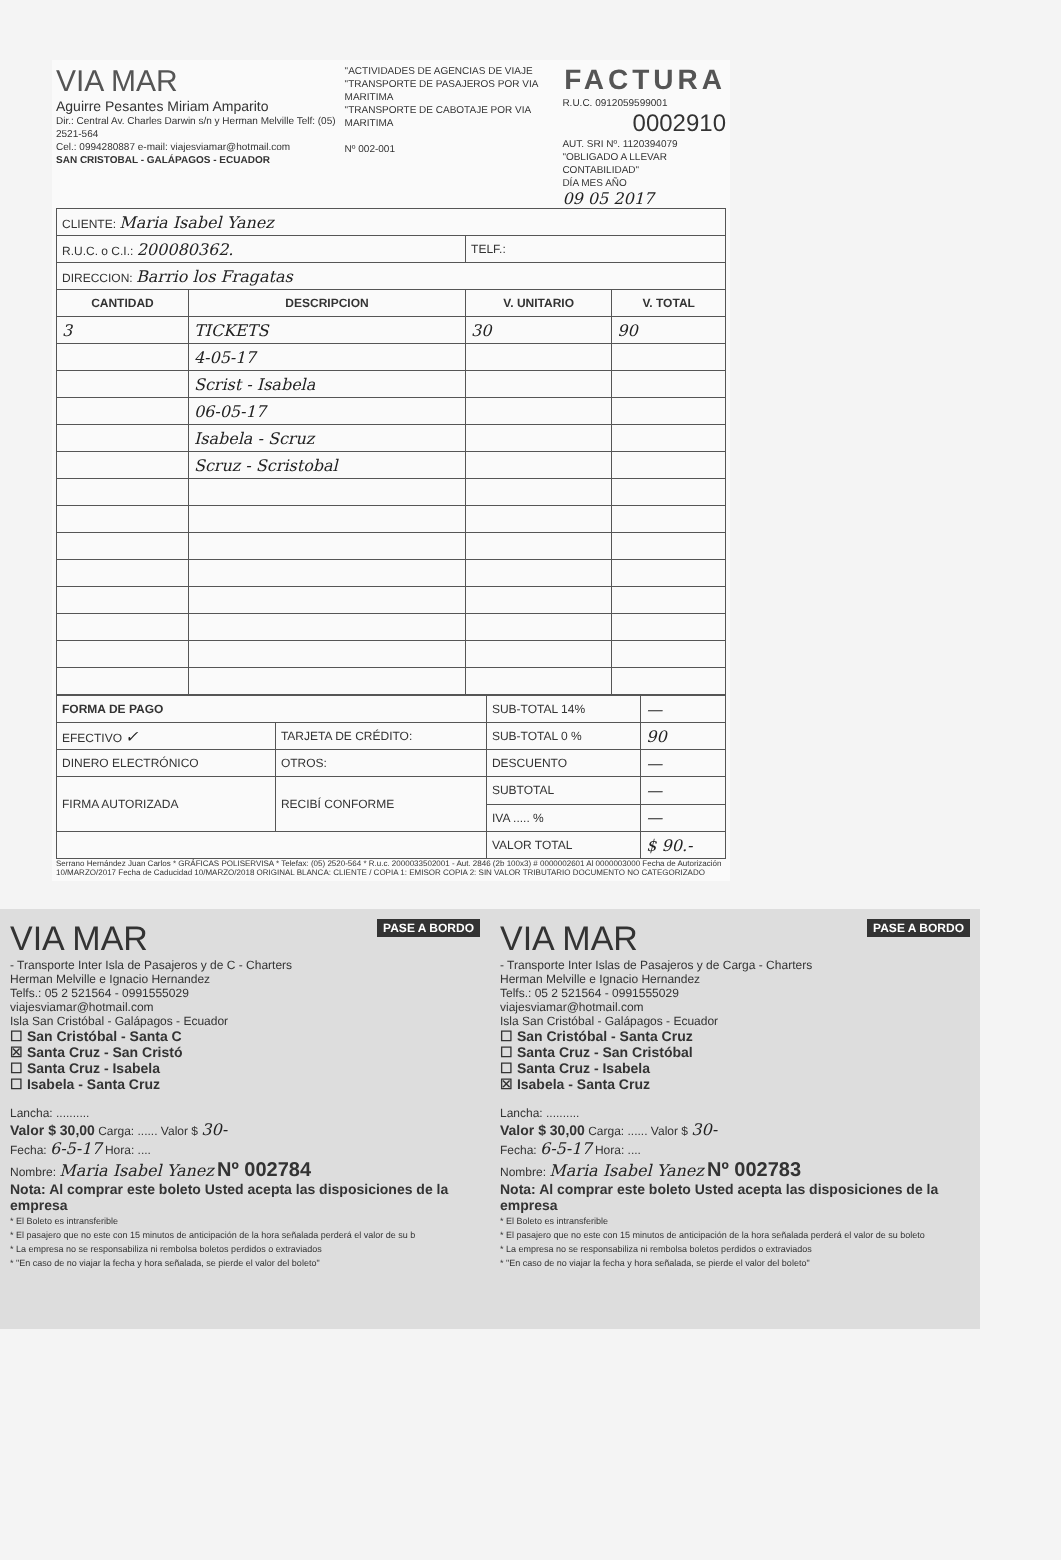VIA MAR
Aguirre Pesantes Miriam Amparito
Dir.: Central Av. Charles Darwin s/n y Herman Melville Telf: (05) 2521-564
Cel.: 0994280887 e-mail: viajesviamar@hotmail.com
SAN CRISTOBAL - GALÁPAGOS - ECUADOR
"ACTIVIDADES DE AGENCIAS DE VIAJE
"TRANSPORTE DE PASAJEROS POR VIA MARITIMA
"TRANSPORTE DE CABOTAJE POR VIA MARITIMA
Nº 002-001
FACTURA
R.U.C. 0912059599001
0002910
AUT. SRI Nº. 1120394079
"OBLIGADO A LLEVAR CONTABILIDAD"
DÍA MES AÑO
09 05 2017
| CLIENTE: Maria Isabel Yanez | | | |
| R.U.C. o C.I.: 200080362. | | TELF.: | |
| DIRECCION: Barrio los Fragatas | | | |
| CANTIDAD | DESCRIPCION | V. UNITARIO | V. TOTAL |
| 3 | TICKETS | 30 | 90 |
| | 4-05-17 | | |
| | Scrist - Isabela | | |
| | 06-05-17 | | |
| | Isabela - Scruz | | |
| | Scruz - Scristobal | | |
| FORMA DE PAGO | | SUB-TOTAL 14% | — |
| EFECTIVO ✓ | TARJETA DE CRÉDITO: | SUB-TOTAL 0 % | 90 |
| DINERO ELECTRÓNICO | OTROS: | DESCUENTO | — |
| FIRMA AUTORIZADA | RECIBÍ CONFORME | SUBTOTAL | — |
| | | IVA ..... % | — |
| | | VALOR TOTAL | $ 90.- |
Serrano Hernández Juan Carlos * GRÁFICAS POLISERVISA * Telefax: (05) 2520-564 * R.u.c. 2000033502001 - Aut. 2846 (2b 100x3) # 0000002601 Al 0000003000 Fecha de Autorización 10/MARZO/2017 Fecha de Caducidad 10/MARZO/2018 ORIGINAL BLANCA: CLIENTE / COPIA 1: EMISOR COPIA 2: SIN VALOR TRIBUTARIO DOCUMENTO NO CATEGORIZADO
PASE A BORDO VIA MAR
- Transporte Inter Isla de Pasajeros y de C - Charters
Herman Melville e Ignacio Hernandez
Telfs.: 05 2 521564 - 0991555029
viajesviamar@hotmail.com
Isla San Cristóbal - Galápagos - Ecuador
☐ San Cristóbal - Santa C
☒ Santa Cruz - San Cristó
☐ Santa Cruz - Isabela
☐ Isabela - Santa Cruz
Lancha: ..........
Valor $ 30,00 Carga: ...... Valor $ 30-
Fecha: 6-5-17 Hora: ....
Nombre: Maria Isabel Yanez Nº 002784
Nota: Al comprar este boleto Usted acepta las disposiciones de la empresa
* El Boleto es intransferible
* El pasajero que no este con 15 minutos de anticipación de la hora señalada perderá el valor de su b
* La empresa no se responsabiliza ni rembolsa boletos perdidos o extraviados
* "En caso de no viajar la fecha y hora señalada, se pierde el valor del boleto"
PASE A BORDO VIA MAR
- Transporte Inter Islas de Pasajeros y de Carga - Charters
Herman Melville e Ignacio Hernandez
Telfs.: 05 2 521564 - 0991555029
viajesviamar@hotmail.com
Isla San Cristóbal - Galápagos - Ecuador
☐ San Cristóbal - Santa Cruz
☐ Santa Cruz - San Cristóbal
☐ Santa Cruz - Isabela
☒ Isabela - Santa Cruz
Lancha: ..........
Valor $ 30,00 Carga: ...... Valor $ 30-
Fecha: 6-5-17 Hora: ....
Nombre: Maria Isabel Yanez Nº 002783
Nota: Al comprar este boleto Usted acepta las disposiciones de la empresa
* El Boleto es intransferible
* El pasajero que no este con 15 minutos de anticipación de la hora señalada perderá el valor de su boleto
* La empresa no se responsabiliza ni rembolsa boletos perdidos o extraviados
* "En caso de no viajar la fecha y hora señalada, se pierde el valor del boleto"